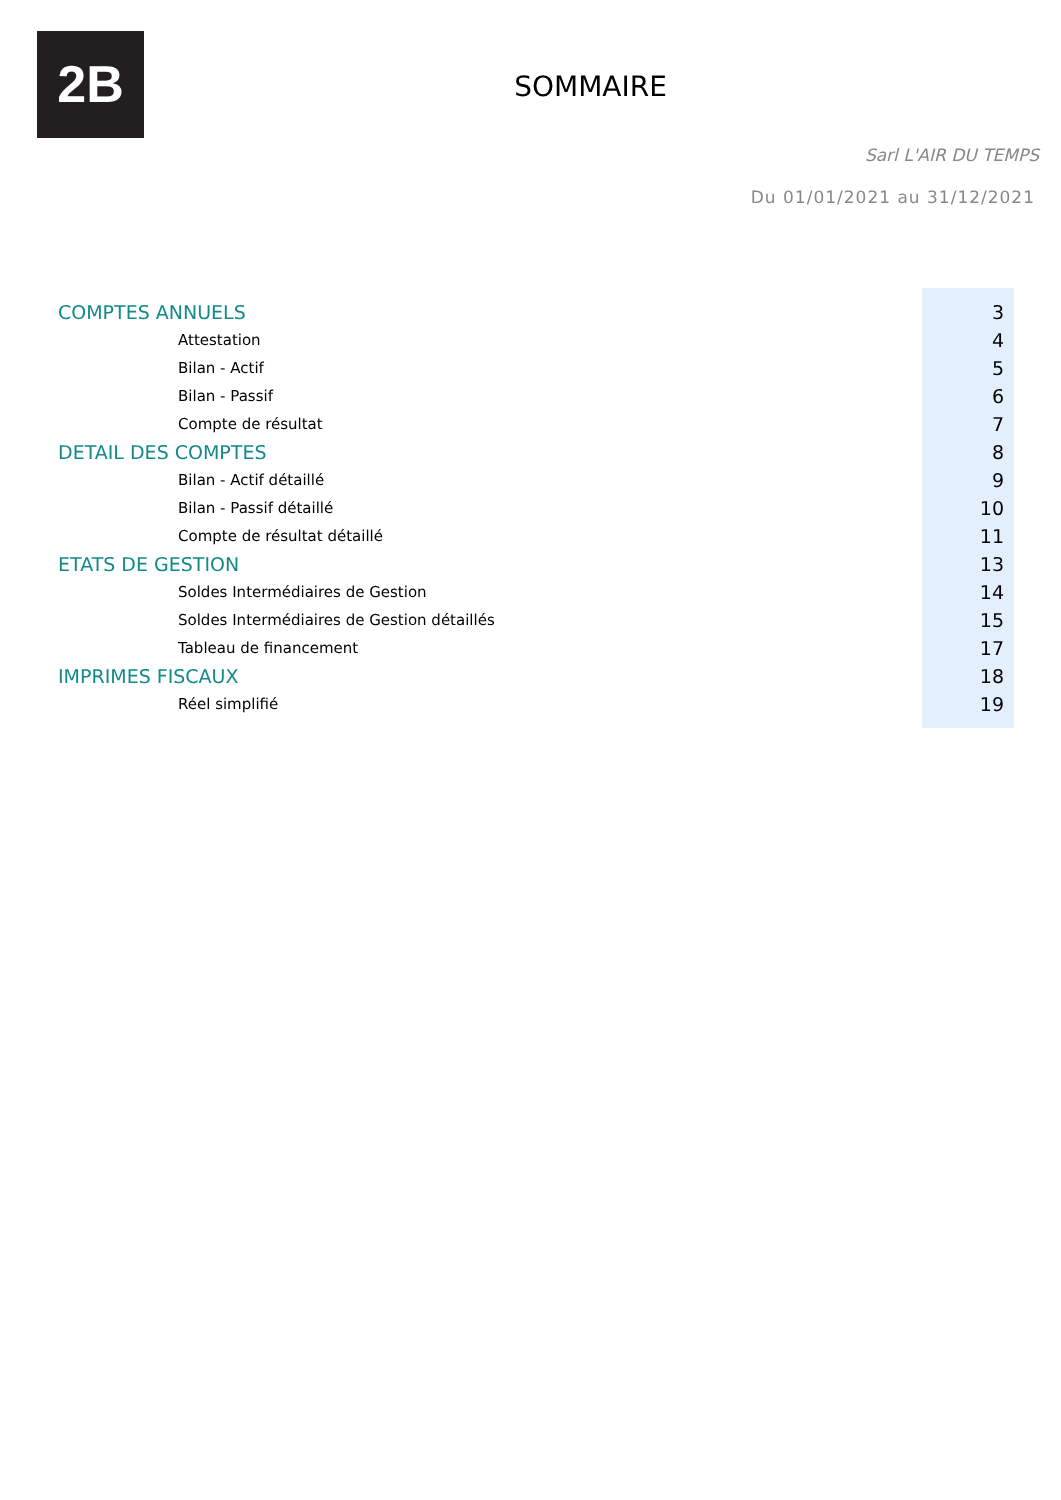2B
SOMMAIRE
Sarl L'AIR DU TEMPS
Du 01/01/2021 au 31/12/2021
| COMPTES ANNUELS | 3 |
| Attestation | 4 |
| Bilan - Actif | 5 |
| Bilan - Passif | 6 |
| Compte de résultat | 7 |
| DETAIL DES COMPTES | 8 |
| Bilan - Actif détaillé | 9 |
| Bilan - Passif détaillé | 10 |
| Compte de résultat détaillé | 11 |
| ETATS DE GESTION | 13 |
| Soldes Intermédiaires de Gestion | 14 |
| Soldes Intermédiaires de Gestion détaillés | 15 |
| Tableau de financement | 17 |
| IMPRIMES FISCAUX | 18 |
| Réel simplifié | 19 |